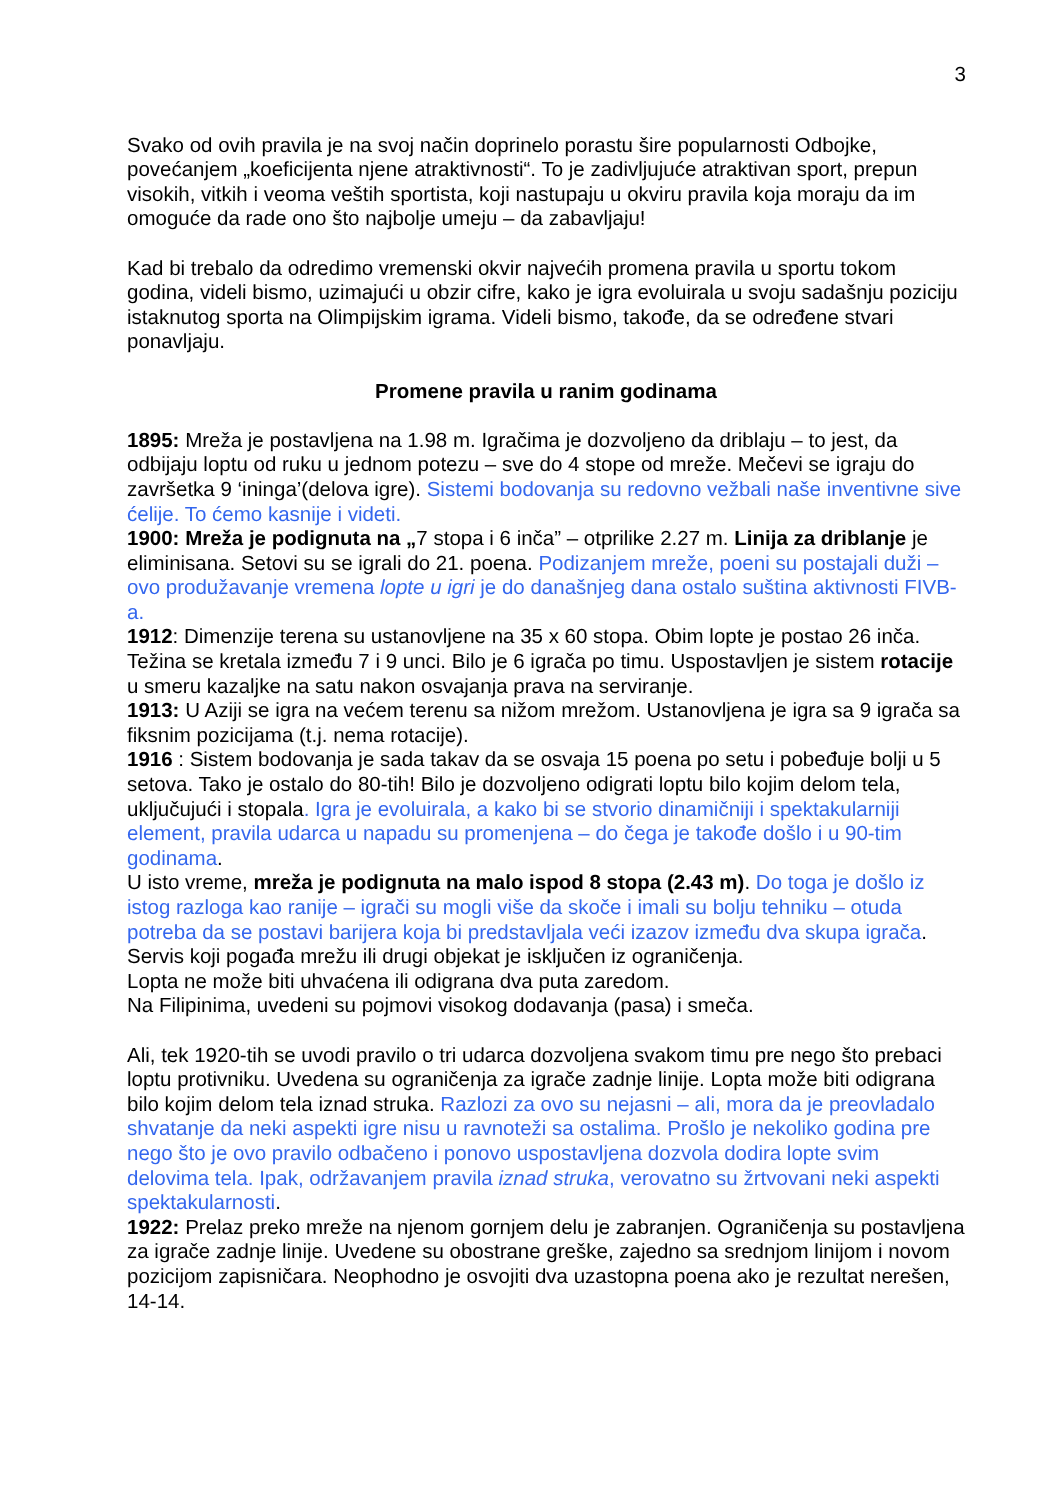3
Svako od ovih pravila je na svoj način doprinelo porastu šire popularnosti Odbojke, povećanjem „koeficijenta njene atraktivnosti“. To je zadivljujuće atraktivan sport, prepun visokih, vitkih i veoma veštih sportista, koji nastupaju u okviru pravila koja moraju da im omoguće da rade ono što najbolje umeju – da zabavljaju!
Kad bi trebalo da odredimo vremenski okvir najvećih promena pravila u sportu tokom godina, videli bismo, uzimajući u obzir cifre, kako je igra evoluirala u svoju sadašnju poziciju istaknutog sporta na Olimpijskim igrama. Videli bismo, takođe, da se određene stvari ponavljaju.
Promene pravila u ranim godinama
1895: Mreža je postavljena na 1.98 m. Igračima je dozvoljeno da driblaju – to jest, da odbijaju loptu od ruku u jednom potezu – sve do 4 stope od mreže. Mečevi se igraju do završetka 9 ‘ininga’(delova igre). Sistemi bodovanja su redovno vežbali naše inventivne sive ćelije. To ćemo kasnije i videti.
1900: Mreža je podignuta na „7 stopa i 6 inča” – otprilike 2.27 m. Linija za driblanje je eliminisana. Setovi su se igrali do 21. poena. Podizanjem mreže, poeni su postajali duži – ovo produžavanje vremena lopte u igri je do današnjeg dana ostalo suština aktivnosti FIVB-a.
1912: Dimenzije terena su ustanovljene na 35 x 60 stopa. Obim lopte je postao 26 inča. Težina se kretala između 7 i 9 unci. Bilo je 6 igrača po timu. Uspostavljen je sistem rotacije u smeru kazaljke na satu nakon osvajanja prava na serviranje.
1913: U Aziji se igra na većem terenu sa nižom mrežom. Ustanovljena je igra sa 9 igrača sa fiksnim pozicijama (t.j. nema rotacije).
1916 : Sistem bodovanja je sada takav da se osvaja 15 poena po setu i pobeđuje bolji u 5 setova. Tako je ostalo do 80-tih! Bilo je dozvoljeno odigrati loptu bilo kojim delom tela, uključujući i stopala. Igra je evoluirala, a kako bi se stvorio dinamičniji i spektakularniji element, pravila udarca u napadu su promenjena – do čega je takođe došlo i u 90-tim godinama.
U isto vreme, mreža je podignuta na malo ispod 8 stopa (2.43 m). Do toga je došlo iz istog razloga kao ranije – igrači su mogli više da skoče i imali su bolju tehniku – otuda potreba da se postavi barijera koja bi predstavljala veći izazov između dva skupa igrača.
Servis koji pogađa mrežu ili drugi objekat je isključen iz ograničenja.
Lopta ne može biti uhvaćena ili odigrana dva puta zaredom.
Na Filipinima, uvedeni su pojmovi visokog dodavanja (pasa) i smeča.
Ali, tek 1920-tih se uvodi pravilo o tri udarca dozvoljena svakom timu pre nego što prebaci loptu protivniku. Uvedena su ograničenja za igrače zadnje linije. Lopta može biti odigrana bilo kojim delom tela iznad struka. Razlozi za ovo su nejasni – ali, mora da je preovladalo shvatanje da neki aspekti igre nisu u ravnoteži sa ostalima. Prošlo je nekoliko godina pre nego što je ovo pravilo odbačeno i ponovo uspostavljena dozvola dodira lopte svim delovima tela. Ipak, održavanjem pravila iznad struka, verovatno su žrtvovani neki aspekti spektakularnosti.
1922: Prelaz preko mreže na njenom gornjem delu je zabranjen. Ograničenja su postavljena za igrače zadnje linije. Uvedene su obostrane greške, zajedno sa srednjom linijom i novom pozicijom zapisničara. Neophodno je osvojiti dva uzastopna poena ako je rezultat nerešen, 14-14.